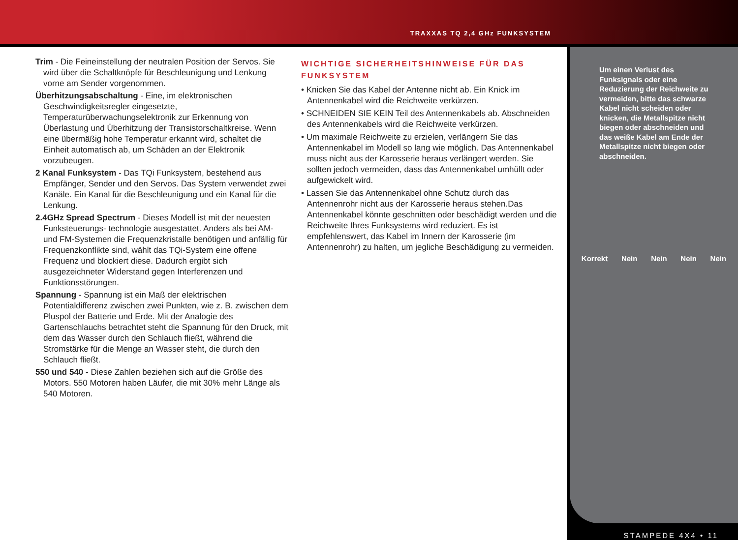TRAXXAS TQ 2,4 GHz FUNKSYSTEM
Trim - Die Feineinstellung der neutralen Position der Servos. Sie wird über die Schaltknöpfe für Beschleunigung und Lenkung vorne am Sender vorgenommen.
Überhitzungsabschaltung - Eine, im elektronischen Geschwindigkeitsregler eingesetzte, Temperaturüberwachungselektronik zur Erkennung von Überlastung und Überhitzung der Transistorschaltkreise. Wenn eine übermäßig hohe Temperatur erkannt wird, schaltet die Einheit automatisch ab, um Schäden an der Elektronik vorzubeugen.
2 Kanal Funksystem - Das TQi Funksystem, bestehend aus Empfänger, Sender und den Servos. Das System verwendet zwei Kanäle. Ein Kanal für die Beschleunigung und ein Kanal für die Lenkung.
2.4GHz Spread Spectrum - Dieses Modell ist mit der neuesten Funksteuerungs- technologie ausgestattet. Anders als bei AM- und FM-Systemen die Frequenzkristalle benötigen und anfällig für Frequenzkonflikte sind, wählt das TQi-System eine offene Frequenz und blockiert diese. Dadurch ergibt sich ausgezeichneter Widerstand gegen Interferenzen und Funktionsstörungen.
Spannung - Spannung ist ein Maß der elektrischen Potentialdifferenz zwischen zwei Punkten, wie z. B. zwischen dem Pluspol der Batterie und Erde. Mit der Analogie des Gartenschlauchs betrachtet steht die Spannung für den Druck, mit dem das Wasser durch den Schlauch fließt, während die Stromstärke für die Menge an Wasser steht, die durch den Schlauch fließt.
550 und 540 - Diese Zahlen beziehen sich auf die Größe des Motors. 550 Motoren haben Läufer, die mit 30% mehr Länge als 540 Motoren.
WICHTIGE SICHERHEITSHINWEISE FÜR DAS FUNKSYSTEM
• Knicken Sie das Kabel der Antenne nicht ab. Ein Knick im Antennenkabel wird die Reichweite verkürzen.
• SCHNEIDEN SIE KEIN Teil des Antennenkabels ab. Abschneiden des Antennenkabels wird die Reichweite verkürzen.
• Um maximale Reichweite zu erzielen, verlängern Sie das Antennenkabel im Modell so lang wie möglich. Das Antennenkabel muss nicht aus der Karosserie heraus verlängert werden. Sie sollten jedoch vermeiden, dass das Antennenkabel umhüllt oder aufgewickelt wird.
• Lassen Sie das Antennenkabel ohne Schutz durch das Antennenrohr nicht aus der Karosserie heraus stehen.Das Antennenkabel könnte geschnitten oder beschädigt werden und die Reichweite Ihres Funksystems wird reduziert. Es ist empfehlenswert, das Kabel im Innern der Karosserie (im Antennenrohr) zu halten, um jegliche Beschädigung zu vermeiden.
Um einen Verlust des Funksignals oder eine Reduzierung der Reichweite zu vermeiden, bitte das schwarze Kabel nicht scheiden oder knicken, die Metallspitze nicht biegen oder abschneiden und das weiße Kabel am Ende der Metallspitze nicht biegen oder abschneiden.
Korrekt Nein Nein Nein Nein
STAMPEDE 4X4 • 11